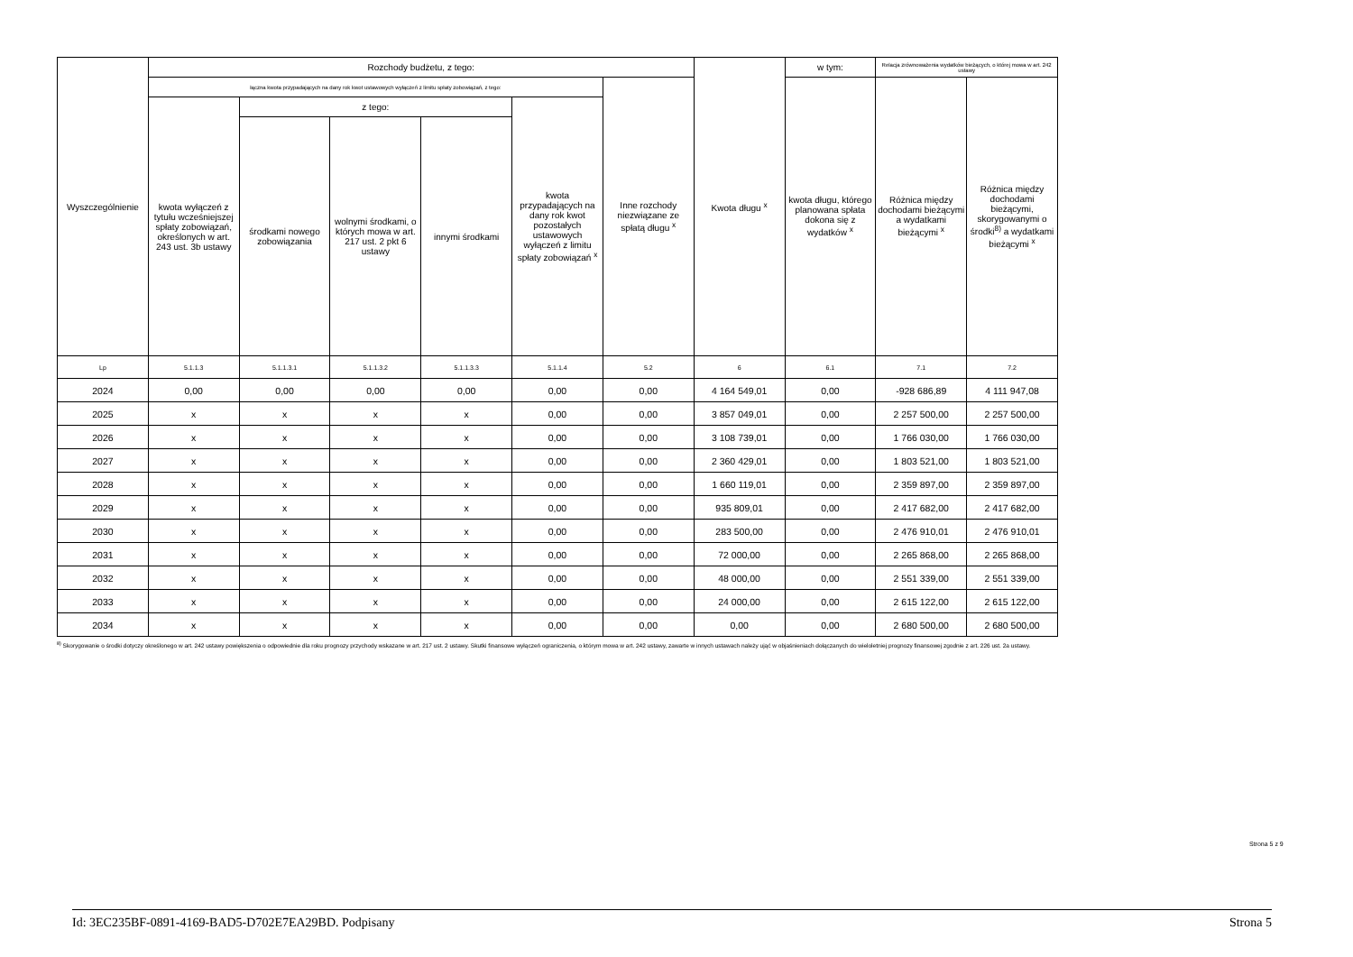| Wyszczególnienie | Rozchody budżetu, z tego: | | | | | | Kwota długu <sup>x</sup> | w tym: | Relacja zrównoważenia wydatków bieżących, o której mowa w art. 242 ustawy | |
| --- | --- | --- | --- | --- | --- | --- | --- | --- | --- | --- |
| | łączna kwota przypadających na dany rok kwot ustawowych wyłączeń z limitu spłaty zobowiązań, z tego: | | | | | Inne rozchody niezwiązane ze spłatą długu <sup>x</sup> | | kwota długu, którego planowana spłata dokona się z wydatków <sup>x</sup> | Różnica między dochodami bieżącymi a wydatkami bieżącymi <sup>x</sup> | Różnica między dochodami bieżącymi, skorygowanymi o środki<sup>8)</sup> a wydatkami bieżącymi <sup>x</sup> |
| | kwota wyłączeń z tytułu wcześniejszej spłaty zobowiązań, określonych w art. 243 ust. 3b ustawy | z tego: | | | kwota przypadających na dany rok kwot pozostałych ustawowych wyłączeń z limitu spłaty zobowiązań <sup>x</sup> | | | | | |
| | | środkami nowego zobowiązania | wolnymi środkami, o których mowa w art. 217 ust. 2 pkt 6 ustawy | innymi środkami | | | | | | |
| Lp | 5.1.1.3 | 5.1.1.3.1 | 5.1.1.3.2 | 5.1.1.3.3 | 5.1.1.4 | 5.2 | 6 | 6.1 | 7.1 | 7.2 |
| 2024 | 0,00 | 0,00 | 0,00 | 0,00 | 0,00 | 0,00 | 4 164 549,01 | 0,00 | -928 686,89 | 4 111 947,08 |
| 2025 | x | x | x | x | 0,00 | 0,00 | 3 857 049,01 | 0,00 | 2 257 500,00 | 2 257 500,00 |
| 2026 | x | x | x | x | 0,00 | 0,00 | 3 108 739,01 | 0,00 | 1 766 030,00 | 1 766 030,00 |
| 2027 | x | x | x | x | 0,00 | 0,00 | 2 360 429,01 | 0,00 | 1 803 521,00 | 1 803 521,00 |
| 2028 | x | x | x | x | 0,00 | 0,00 | 1 660 119,01 | 0,00 | 2 359 897,00 | 2 359 897,00 |
| 2029 | x | x | x | x | 0,00 | 0,00 | 935 809,01 | 0,00 | 2 417 682,00 | 2 417 682,00 |
| 2030 | x | x | x | x | 0,00 | 0,00 | 283 500,00 | 0,00 | 2 476 910,01 | 2 476 910,01 |
| 2031 | x | x | x | x | 0,00 | 0,00 | 72 000,00 | 0,00 | 2 265 868,00 | 2 265 868,00 |
| 2032 | x | x | x | x | 0,00 | 0,00 | 48 000,00 | 0,00 | 2 551 339,00 | 2 551 339,00 |
| 2033 | x | x | x | x | 0,00 | 0,00 | 24 000,00 | 0,00 | 2 615 122,00 | 2 615 122,00 |
| 2034 | x | x | x | x | 0,00 | 0,00 | 0,00 | 0,00 | 2 680 500,00 | 2 680 500,00 |
<sup>8)</sup> Skorygowanie o środki dotyczy określonego w art. 242 ustawy powiększenia o odpowiednie dla roku prognozy przychody wskazane w art. 217 ust. 2 ustawy. Skutki finansowe wyłączeń ograniczenia, o którym mowa w art. 242 ustawy, zawarte w innych ustawach należy ująć w objaśnieniach dołączanych do wieloletniej prognozy finansowej zgodnie z art. 226 ust. 2a ustawy.
Strona 5 z 9
Id: 3EC235BF-0891-4169-BAD5-D702E7EA29BD. Podpisany Strona 5